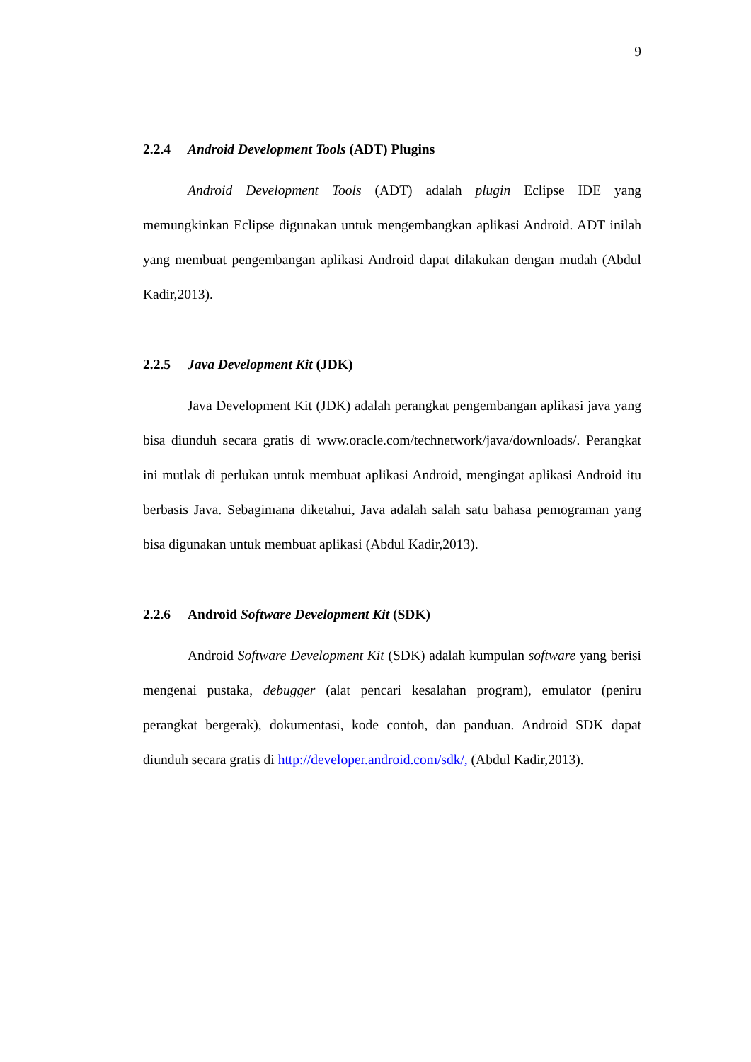9
2.2.4 Android Development Tools (ADT) Plugins
Android Development Tools (ADT) adalah plugin Eclipse IDE yang memungkinkan Eclipse digunakan untuk mengembangkan aplikasi Android. ADT inilah yang membuat pengembangan aplikasi Android dapat dilakukan dengan mudah (Abdul Kadir,2013).
2.2.5 Java Development Kit (JDK)
Java Development Kit (JDK) adalah perangkat pengembangan aplikasi java yang bisa diunduh secara gratis di www.oracle.com/technetwork/java/downloads/. Perangkat ini mutlak di perlukan untuk membuat aplikasi Android, mengingat aplikasi Android itu berbasis Java. Sebagimana diketahui, Java adalah salah satu bahasa pemograman yang bisa digunakan untuk membuat aplikasi (Abdul Kadir,2013).
2.2.6 Android Software Development Kit (SDK)
Android Software Development Kit (SDK) adalah kumpulan software yang berisi mengenai pustaka, debugger (alat pencari kesalahan program), emulator (peniru perangkat bergerak), dokumentasi, kode contoh, dan panduan. Android SDK dapat diunduh secara gratis di http://developer.android.com/sdk/, (Abdul Kadir,2013).